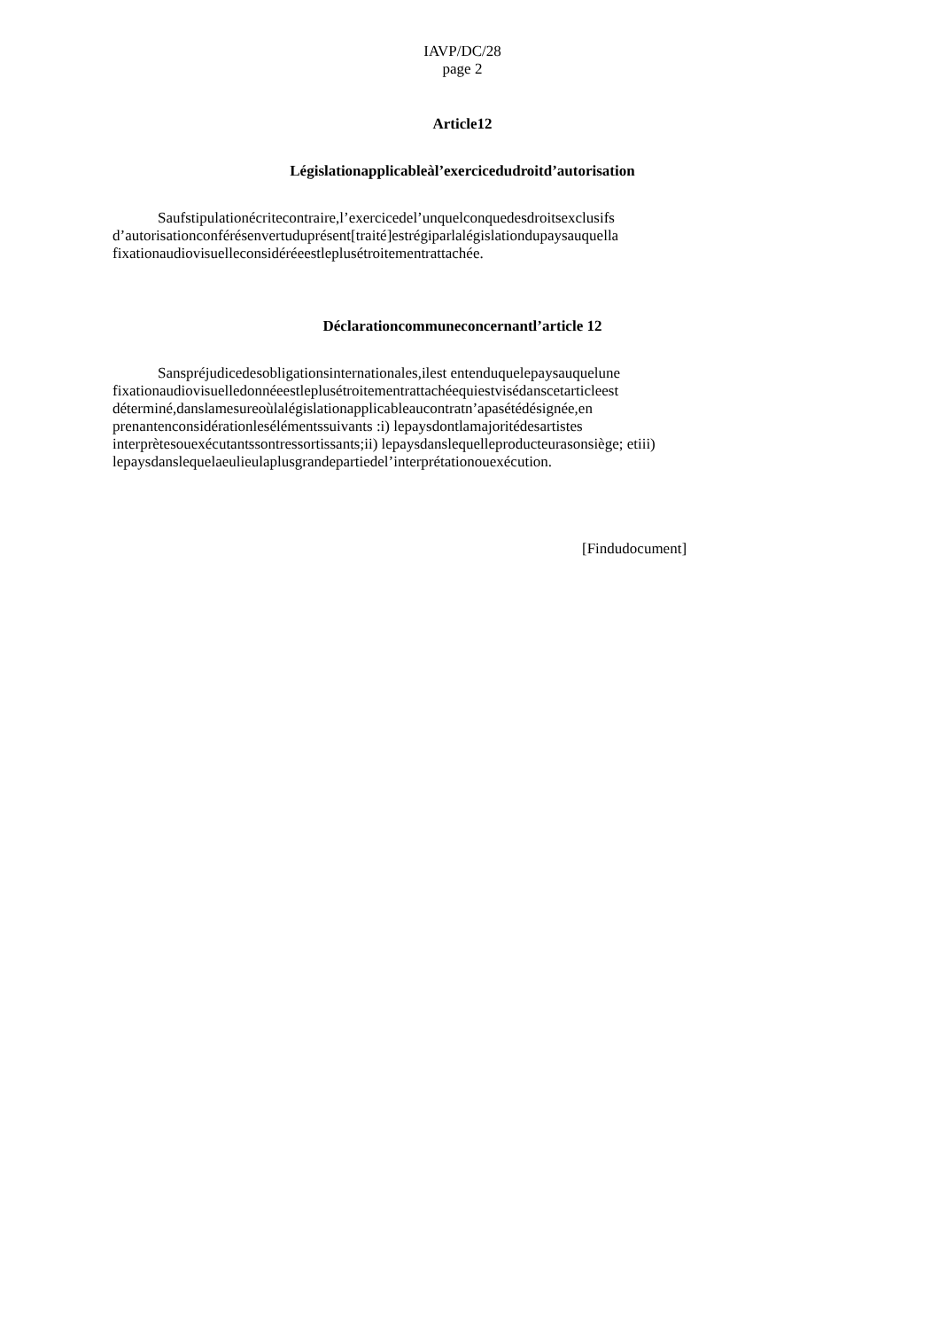IAVP/DC/28
page 2
Article12
Législationapplicableàl’exercicedudroitd’autorisation
Saufstipulationécritecontraire,l’exercicedel’unquelconquedesdroitsexclusifs d’autorisationconférésenvertuduprésent[traité]estrégiparlalégislationdupaysauquella fixationaudiovisuelleconsidéréeestleplusétroitementrattachée.
Déclarationcommuneconcernantl’article 12
Sanspréjudicedesobligationsinternationales,ilest entenduquelepaysauquelune fixationaudiovisuelledonnéeestleplusétroitementrattachéequiestvisédanscetarticleest déterminé,danslamesureoùlalégislationapplicableaucontratn’apasétédésignée,en prenantenconsidérationlesélémentssuivants :i) lepaysdontlamajoritédesartistes interprètesouexécutantssontressortissants;ii) lepaysdanslequelleproducteurasonsiège; etiii) lepaysdanslequelaeulieulaplusgrandepartiedel’interprétationouexécution.
[Findudocument]